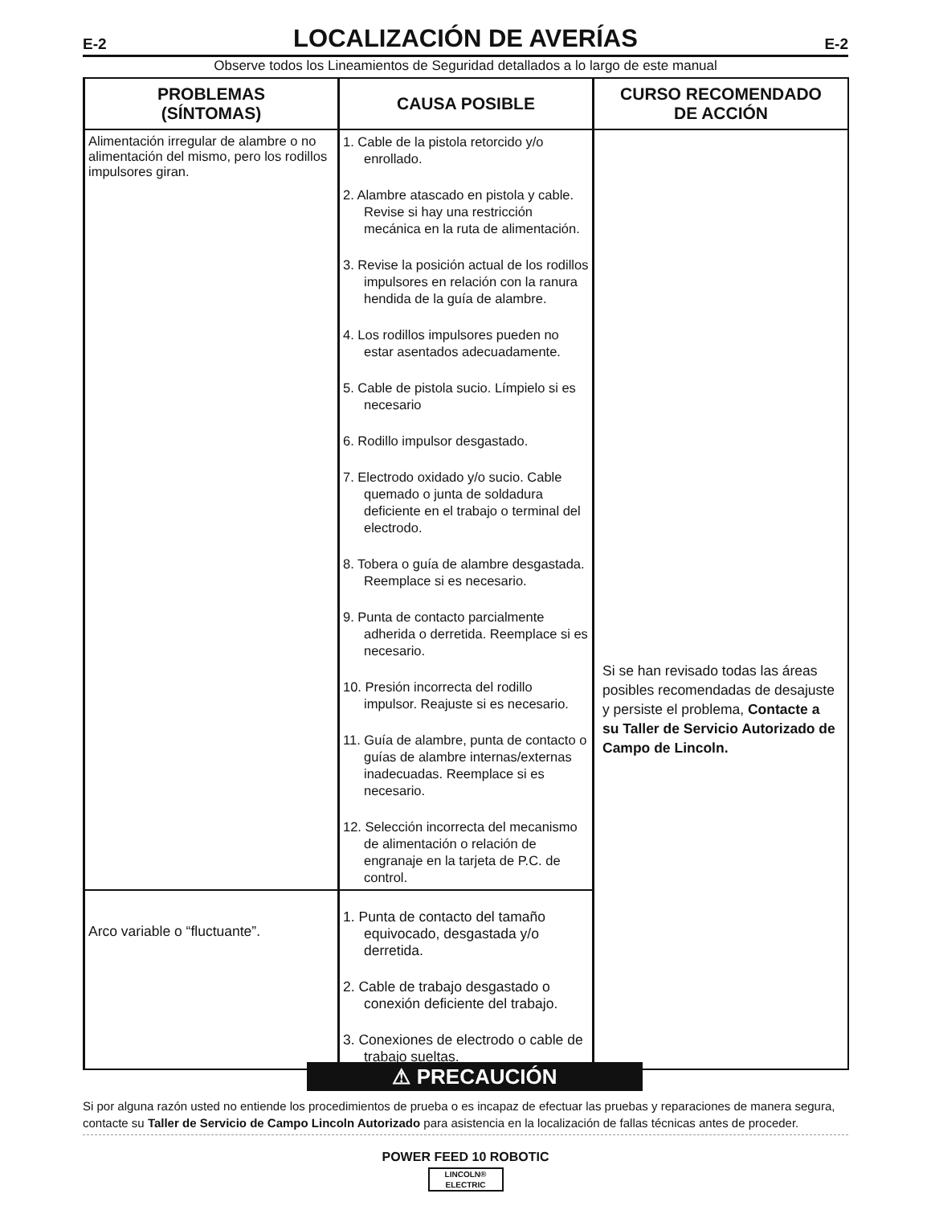E-2
LOCALIZACIÓN DE AVERÍAS
E-2
Observe todos los Lineamientos de Seguridad detallados a lo largo de este manual
| PROBLEMAS (SÍNTOMAS) | CAUSA POSIBLE | CURSO RECOMENDADO DE ACCIÓN |
| --- | --- | --- |
| Alimentación irregular de alambre o no alimentación del mismo, pero los rodillos impulsores giran. | 1. Cable de la pistola retorcido y/o enrollado. 2. Alambre atascado en pistola y cable. Revise si hay una restricción mecánica en la ruta de alimentación. 3. Revise la posición actual de los rodillos impulsores en relación con la ranura hendida de la guía de alambre. 4. Los rodillos impulsores pueden no estar asentados adecuadamente. 5. Cable de pistola sucio. Límpielo si es necesario 6. Rodillo impulsor desgastado. 7. Electrodo oxidado y/o sucio. Cable quemado o junta de soldadura deficiente en el trabajo o terminal del electrodo. 8. Tobera o guía de alambre desgastada. Reemplace si es necesario. 9. Punta de contacto parcialmente adherida o derretida. Reemplace si es necesario. 10. Presión incorrecta del rodillo impulsor. Reajuste si es necesario. 11. Guía de alambre, punta de contacto o guías de alambre internas/externas inadecuadas. Reemplace si es necesario. 12. Selección incorrecta del mecanismo de alimentación o relación de engranaje en la tarjeta de P.C. de control. | Si se han revisado todas las áreas posibles recomendadas de desajuste y persiste el problema, Contacte a su Taller de Servicio Autorizado de Campo de Lincoln. |
| Arco variable o “fluctuante”. | 1. Punta de contacto del tamaño equivocado, desgastada y/o derretida. 2. Cable de trabajo desgastado o conexión deficiente del trabajo. 3. Conexiones de electrodo o cable de trabajo sueltas. | |
⚠ PRECAUCIÓN
Si por alguna razón usted no entiende los procedimientos de prueba o es incapaz de efectuar las pruebas y reparaciones de manera segura, contacte su Taller de Servicio de Campo Lincoln Autorizado para asistencia en la localización de fallas técnicas antes de proceder.
POWER FEED 10 ROBOTIC
LINCOLN®
ELECTRIC